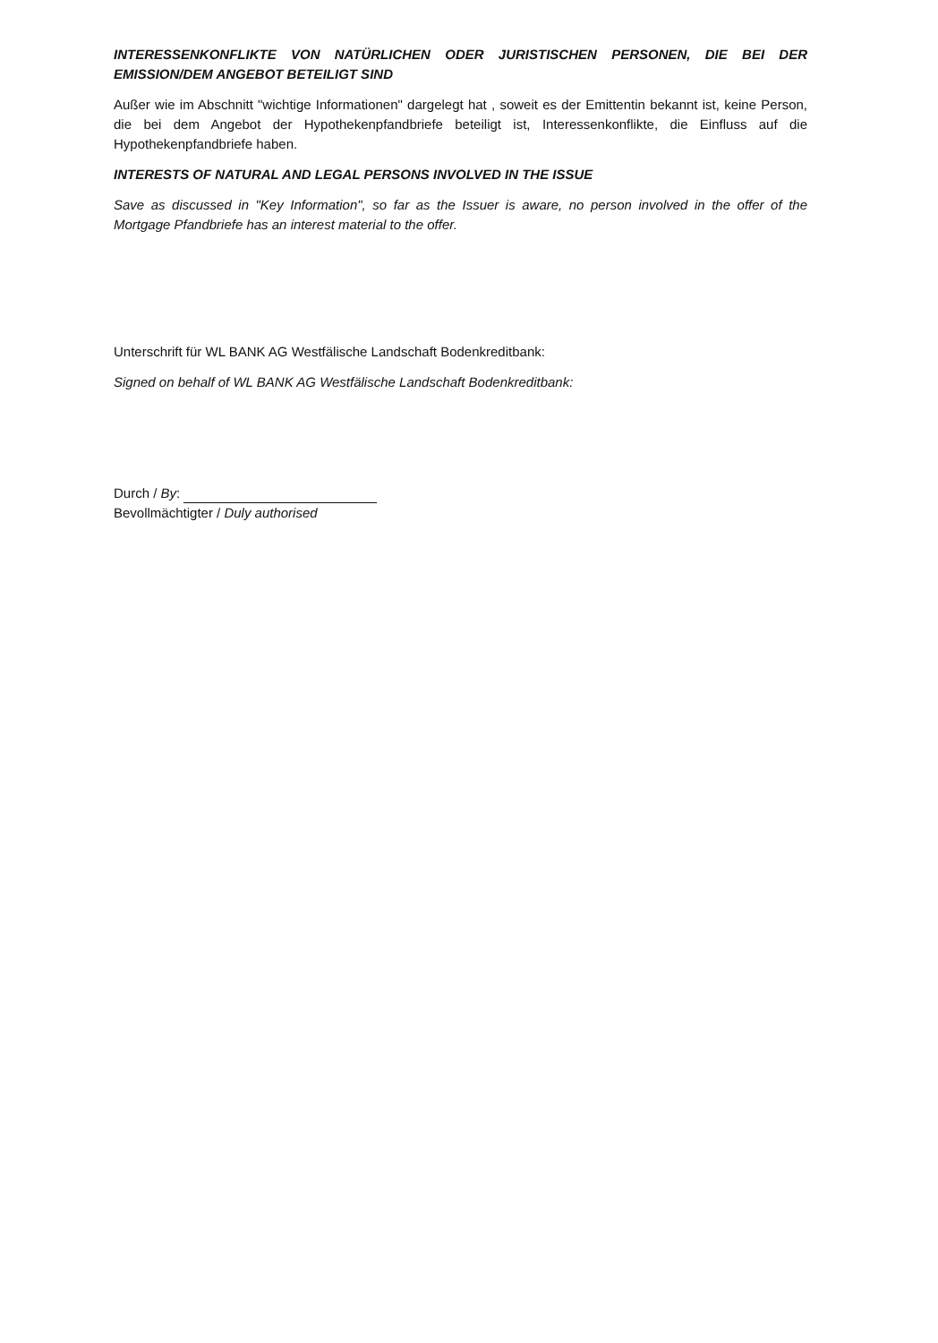INTERESSENKONFLIKTE VON NATÜRLICHEN ODER JURISTISCHEN PERSONEN, DIE BEI DER EMISSION/DEM ANGEBOT BETEILIGT SIND
Außer wie im Abschnitt "wichtige Informationen" dargelegt hat , soweit es der Emittentin bekannt ist, keine Person, die bei dem Angebot der Hypothekenpfandbriefe beteiligt ist, Interessenkonflikte, die Einfluss auf die Hypothekenpfandbriefe haben.
INTERESTS OF NATURAL AND LEGAL PERSONS INVOLVED IN THE ISSUE
Save as discussed in "Key Information", so far as the Issuer is aware, no person involved in the offer of the Mortgage Pfandbriefe has an interest material to the offer.
Unterschrift für WL BANK AG Westfälische Landschaft Bodenkreditbank:
Signed on behalf of WL BANK AG Westfälische Landschaft Bodenkreditbank:
Durch / By:
Bevollmächtigter / Duly authorised